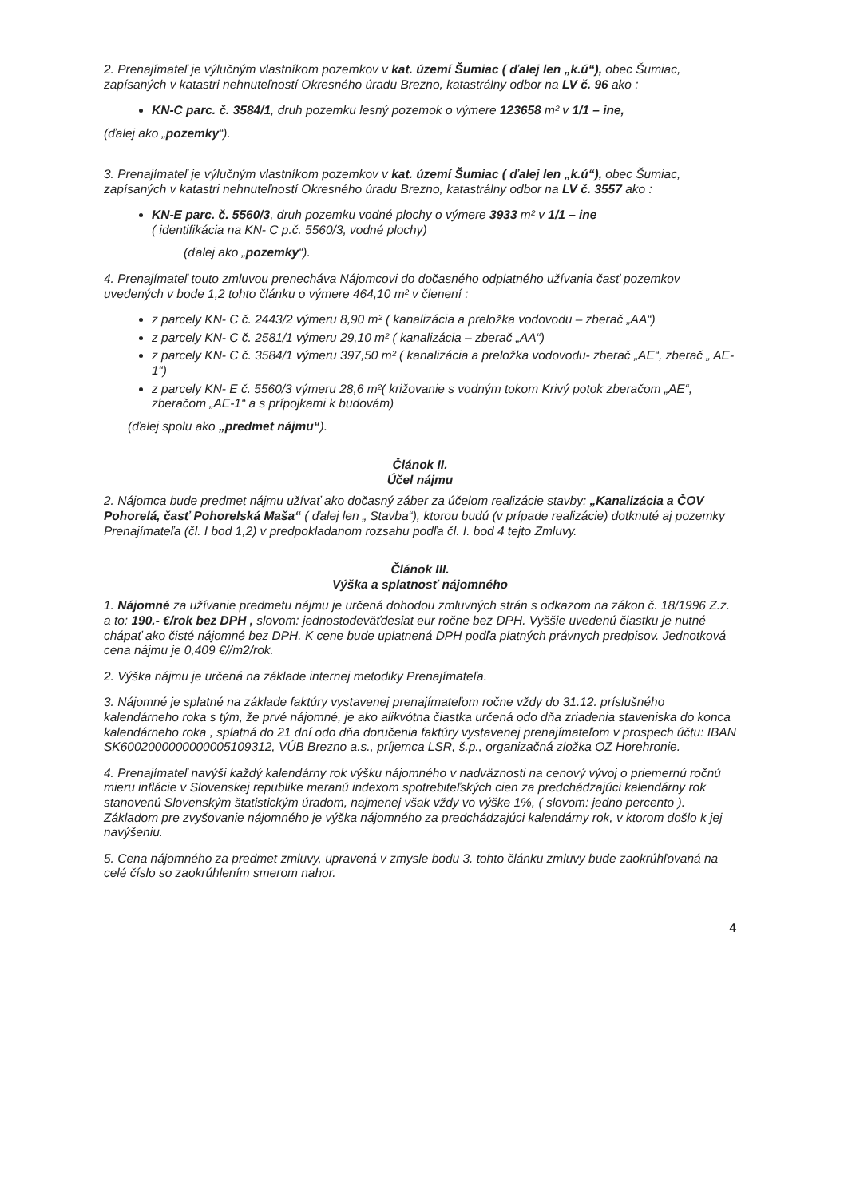2. Prenajímateľ je výlučným vlastníkom pozemkov v kat. území Šumiac ( ďalej len „k.ú“), obec Šumiac, zapísaných v katastri nehnuteľností Okresného úradu Brezno, katastrálny odbor na LV č. 96 ako :
KN-C parc. č. 3584/1, druh pozemku lesný pozemok o výmere 123658 m² v 1/1 – ine,
(ďalej ako „pozemky“).
3. Prenajímateľ je výlučným vlastníkom pozemkov v kat. území Šumiac ( ďalej len „k.ú“), obec Šumiac, zapísaných v katastri nehnuteľností Okresného úradu Brezno, katastrálny odbor na LV č. 3557 ako :
KN-E parc. č. 5560/3, druh pozemku vodné plochy o výmere 3933 m² v 1/1 – ine
( identifikácia na KN- C p.č. 5560/3, vodné plochy)
(ďalej ako „pozemky“).
4. Prenajímateľ touto zmluvou prenecháva Nájomcovi do dočasného odplatného užívania časť pozemkov uvedených v bode 1,2 tohto článku o výmere 464,10 m² v členení :
z parcely KN- C č. 2443/2 výmeru 8,90 m² ( kanalizácia a preložka vodovodu – zberač „AA“)
z parcely KN- C č. 2581/1 výmeru 29,10 m² ( kanalizácia – zberač „AA“)
z parcely KN- C č. 3584/1 výmeru 397,50 m² ( kanalizácia a preložka vodovodu- zberač „AE“, zberač „ AE-1“)
z parcely KN- E č. 5560/3 výmeru 28,6 m²( križovanie s vodným tokom Krivý potok zberačom „AE“, zberačom „AE-1“ a s prípojkami k budovám)
(ďalej spolu ako „predmet nájmu“).
Článok II.
Účel nájmu
2. Nájomca bude predmet nájmu užívať ako dočasný záber za účelom realizácie stavby: „Kanalizácia a ČOV Pohorelá, časť Pohorelská Maša“ ( ďalej len „ Stavba“), ktorou budú (v prípade realizácie) dotknuté aj pozemky Prenajímateľa (čl. I bod 1,2) v predpokladanom rozsahu podľa čl. I. bod 4 tejto Zmluvy.
Článok III.
Výška a splatnosť nájomného
1. Nájomné za užívanie predmetu nájmu je určená dohodou zmluvných strán s odkazom na zákon č. 18/1996 Z.z. a to: 190.- €/rok bez DPH , slovom: jednostodeväťdesiat eur ročne bez DPH. Vyššie uvedenú čiastku je nutné chápať ako čisté nájomné bez DPH. K cene bude uplatnená DPH podľa platných právnych predpisov. Jednotková cena nájmu je 0,409 €//m2/rok.
2. Výška nájmu je určená na základe internej metodiky Prenajímateľa.
3. Nájomné je splatné na základe faktúry vystavenej prenajímateľom ročne vždy do 31.12. príslušného kalendárneho roka s tým, že prvé nájomné, je ako alikvótna čiastka určená odo dňa zriadenia staveniska do konca kalendárneho roka , splatná do 21 dní odo dňa doručenia faktúry vystavenej prenajímateľom v prospech účtu: IBAN SK6002000000000005109312, VÚB Brezno a.s., príjemca LSR, š.p., organizačná zložka OZ Horehronie.
4. Prenajímateľ navýši každý kalendárny rok výšku nájomného v nadväznosti na cenový vývoj o priemernú ročnú mieru inflácie v Slovenskej republike meranú indexom spotrebiteľských cien za predchádzajúci kalendárny rok stanovenú Slovenským štatistickým úradom, najmenej však vždy vo výške 1%, ( slovom: jedno percento ). Základom pre zvyšovanie nájomného je výška nájomného za predchádzajúci kalendárny rok, v ktorom došlo k jej navýšeniu.
5. Cena nájomného za predmet zmluvy, upravená v zmysle bodu 3. tohto článku zmluvy bude zaokrúhľovaná na celé číslo so zaokrúhlením smerom nahor.
4